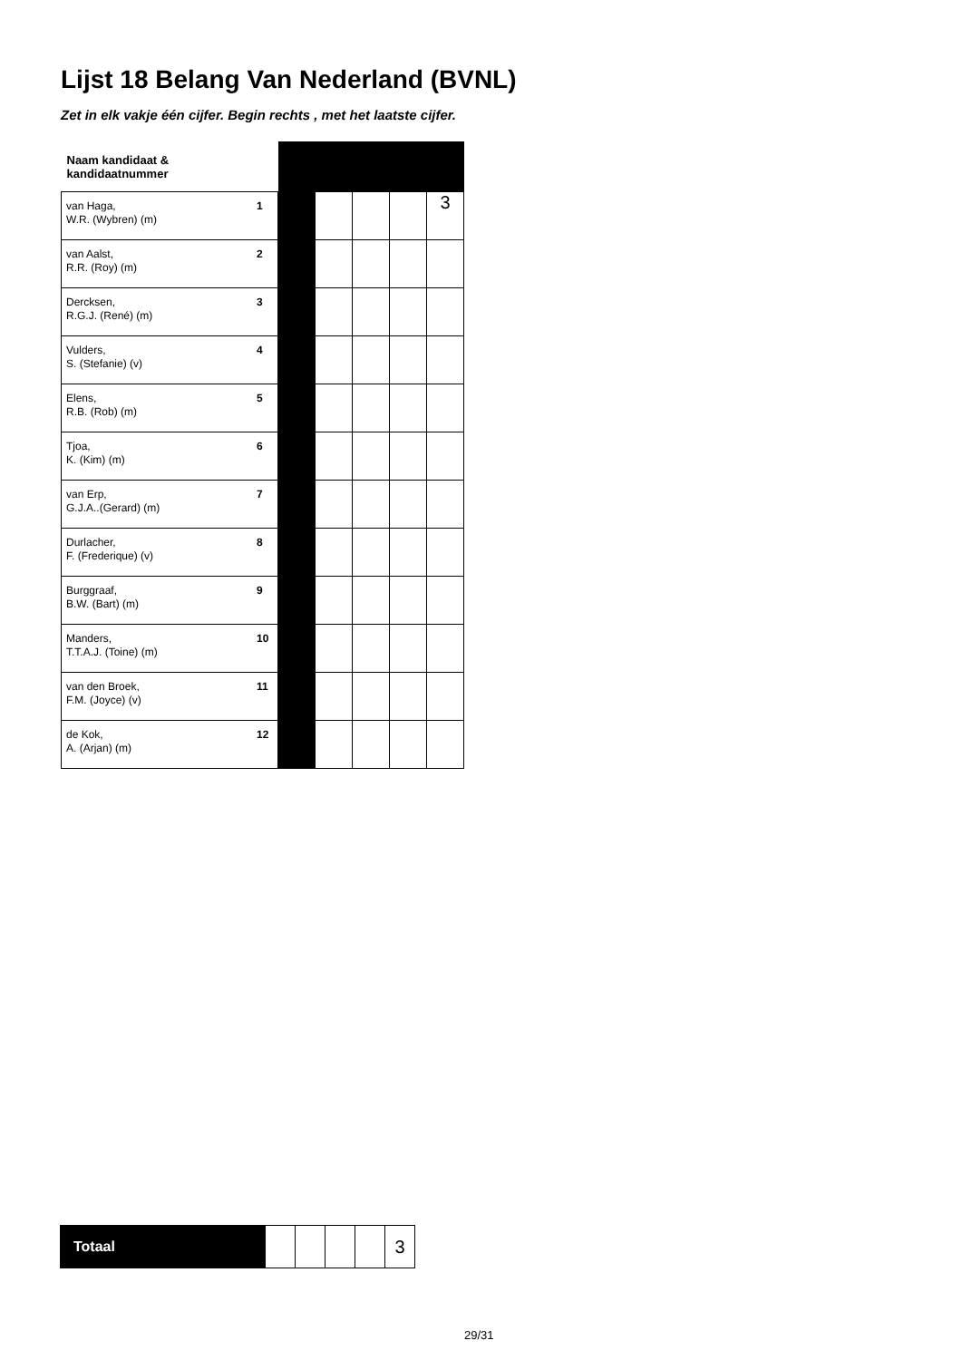Lijst 18 Belang Van Nederland (BVNL)
Zet in elk vakje één cijfer. Begin rechts , met het laatste cijfer.
| Naam kandidaat & kandidaatnummer | | | | | | |
| van Haga, W.R. (Wybren) (m) | 1 | | | | | 3 |
| van Aalst, R.R. (Roy) (m) | 2 | | | | | |
| Dercksen, R.G.J. (René) (m) | 3 | | | | | |
| Vulders, S. (Stefanie) (v) | 4 | | | | | |
| Elens, R.B. (Rob) (m) | 5 | | | | | |
| Tjoa, K. (Kim) (m) | 6 | | | | | |
| van Erp, G.J.A..(Gerard) (m) | 7 | | | | | |
| Durlacher, F. (Frederique) (v) | 8 | | | | | |
| Burggraaf, B.W. (Bart) (m) | 9 | | | | | |
| Manders, T.T.A.J. (Toine) (m) | 10 | | | | | |
| van den Broek, F.M. (Joyce) (v) | 11 | | | | | |
| de Kok, A. (Arjan) (m) | 12 | | | | | |
| Totaal | | | | | 3 |
29/31